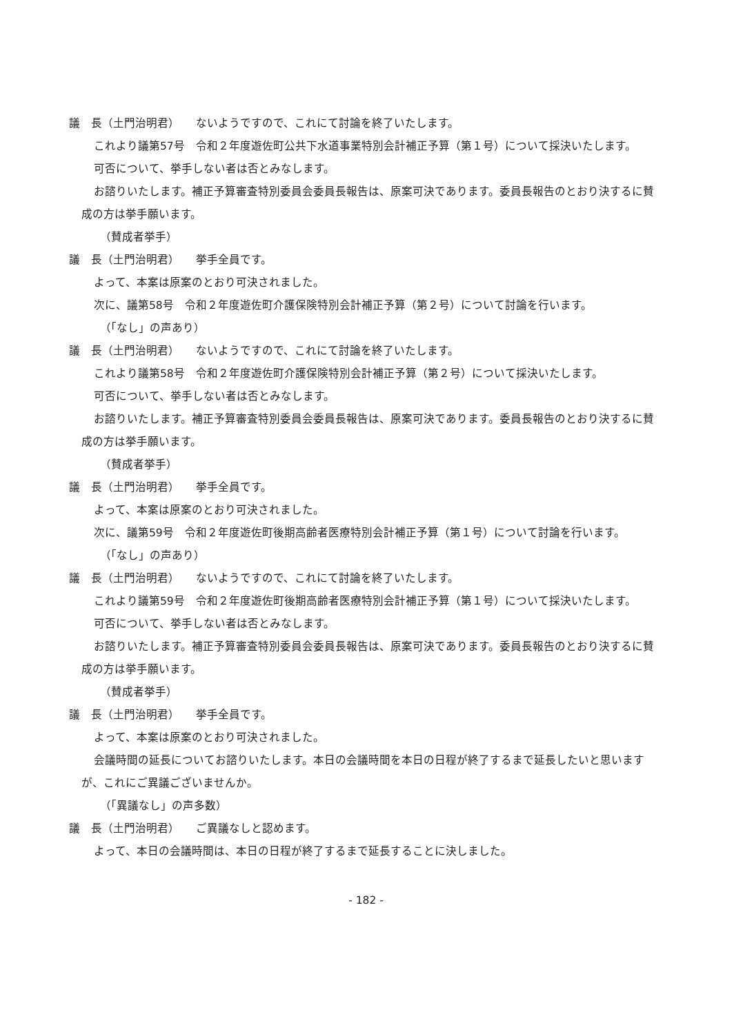議　長（土門治明君）　　ないようですので、これにて討論を終了いたします。
これより議第57号　令和２年度遊佐町公共下水道事業特別会計補正予算（第１号）について採決いたします。
可否について、挙手しない者は否とみなします。
お諮りいたします。補正予算審査特別委員会委員長報告は、原案可決であります。委員長報告のとおり決するに賛成の方は挙手願います。
（賛成者挙手）
議　長（土門治明君）　　挙手全員です。
よって、本案は原案のとおり可決されました。
次に、議第58号　令和２年度遊佐町介護保険特別会計補正予算（第２号）について討論を行います。
（「なし」の声あり）
議　長（土門治明君）　　ないようですので、これにて討論を終了いたします。
これより議第58号　令和２年度遊佐町介護保険特別会計補正予算（第２号）について採決いたします。
可否について、挙手しない者は否とみなします。
お諮りいたします。補正予算審査特別委員会委員長報告は、原案可決であります。委員長報告のとおり決するに賛成の方は挙手願います。
（賛成者挙手）
議　長（土門治明君）　　挙手全員です。
よって、本案は原案のとおり可決されました。
次に、議第59号　令和２年度遊佐町後期高齢者医療特別会計補正予算（第１号）について討論を行います。
（「なし」の声あり）
議　長（土門治明君）　　ないようですので、これにて討論を終了いたします。
これより議第59号　令和２年度遊佐町後期高齢者医療特別会計補正予算（第１号）について採決いたします。
可否について、挙手しない者は否とみなします。
お諮りいたします。補正予算審査特別委員会委員長報告は、原案可決であります。委員長報告のとおり決するに賛成の方は挙手願います。
（賛成者挙手）
議　長（土門治明君）　　挙手全員です。
よって、本案は原案のとおり可決されました。
会議時間の延長についてお諮りいたします。本日の会議時間を本日の日程が終了するまで延長したいと思いますが、これにご異議ございませんか。
（「異議なし」の声多数）
議　長（土門治明君）　　ご異議なしと認めます。
よって、本日の会議時間は、本日の日程が終了するまで延長することに決しました。
- 182 -